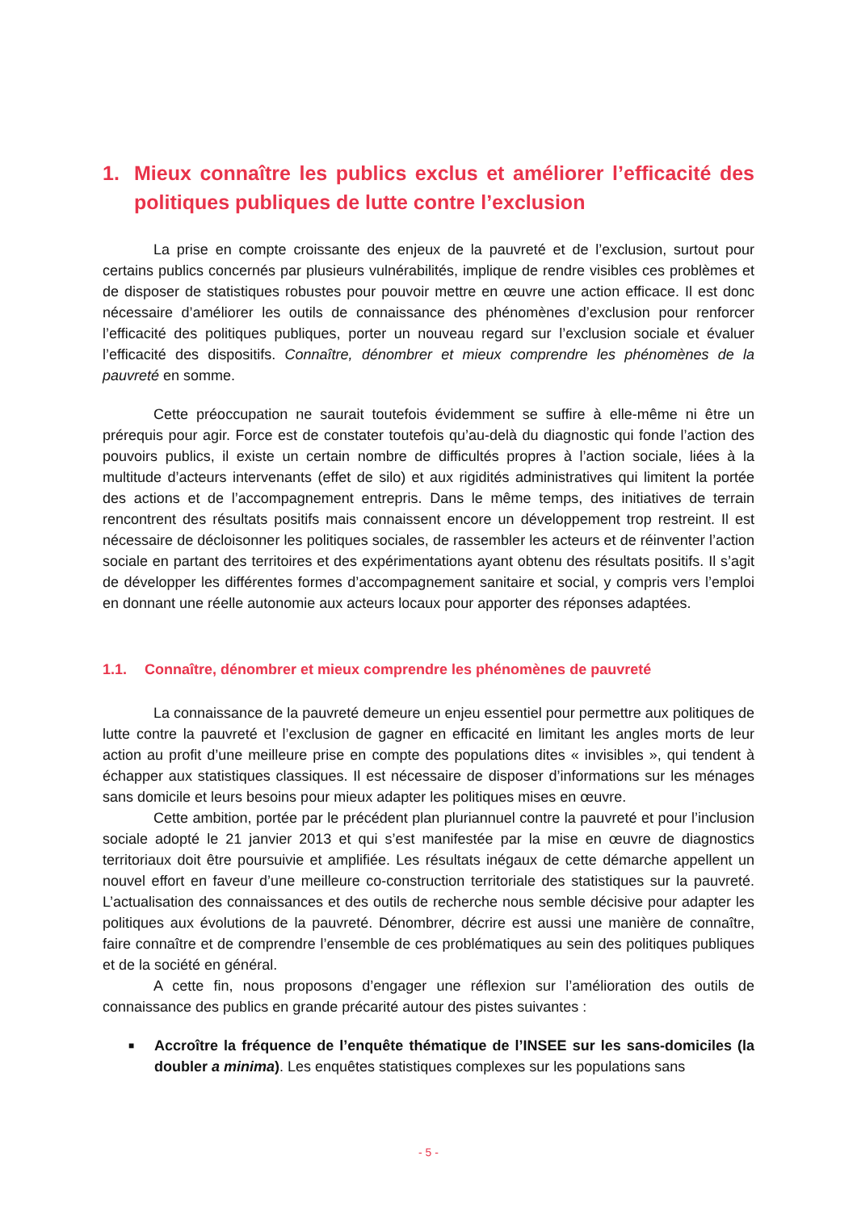1. Mieux connaître les publics exclus et améliorer l’efficacité des politiques publiques de lutte contre l’exclusion
La prise en compte croissante des enjeux de la pauvreté et de l’exclusion, surtout pour certains publics concernés par plusieurs vulnérabilités, implique de rendre visibles ces problèmes et de disposer de statistiques robustes pour pouvoir mettre en œuvre une action efficace. Il est donc nécessaire d’améliorer les outils de connaissance des phénomènes d’exclusion pour renforcer l’efficacité des politiques publiques, porter un nouveau regard sur l’exclusion sociale et évaluer l’efficacité des dispositifs. Connaître, dénombrer et mieux comprendre les phénomènes de la pauvreté en somme.
Cette préoccupation ne saurait toutefois évidemment se suffire à elle-même ni être un prérequis pour agir. Force est de constater toutefois qu’au-delà du diagnostic qui fonde l’action des pouvoirs publics, il existe un certain nombre de difficultés propres à l’action sociale, liées à la multitude d’acteurs intervenants (effet de silo) et aux rigidités administratives qui limitent la portée des actions et de l’accompagnement entrepris. Dans le même temps, des initiatives de terrain rencontrent des résultats positifs mais connaissent encore un développement trop restreint. Il est nécessaire de décloisonner les politiques sociales, de rassembler les acteurs et de réinventer l’action sociale en partant des territoires et des expérimentations ayant obtenu des résultats positifs. Il s’agit de développer les différentes formes d’accompagnement sanitaire et social, y compris vers l’emploi en donnant une réelle autonomie aux acteurs locaux pour apporter des réponses adaptées.
1.1. Connaître, dénombrer et mieux comprendre les phénomènes de pauvreté
La connaissance de la pauvreté demeure un enjeu essentiel pour permettre aux politiques de lutte contre la pauvreté et l’exclusion de gagner en efficacité en limitant les angles morts de leur action au profit d’une meilleure prise en compte des populations dites « invisibles », qui tendent à échapper aux statistiques classiques. Il est nécessaire de disposer d’informations sur les ménages sans domicile et leurs besoins pour mieux adapter les politiques mises en œuvre.
Cette ambition, portée par le précédent plan pluriannuel contre la pauvreté et pour l’inclusion sociale adopté le 21 janvier 2013 et qui s’est manifestée par la mise en œuvre de diagnostics territoriaux doit être poursuivie et amplifiée. Les résultats inégaux de cette démarche appellent un nouvel effort en faveur d’une meilleure co-construction territoriale des statistiques sur la pauvreté. L’actualisation des connaissances et des outils de recherche nous semble décisive pour adapter les politiques aux évolutions de la pauvreté. Dénombrer, décrire est aussi une manière de connaître, faire connaître et de comprendre l’ensemble de ces problématiques au sein des politiques publiques et de la société en général.
A cette fin, nous proposons d’engager une réflexion sur l’amélioration des outils de connaissance des publics en grande précarité autour des pistes suivantes :
■ Accroître la fréquence de l’enquête thématique de l’INSEE sur les sans-domiciles (la doubler a minima). Les enquêtes statistiques complexes sur les populations sans
- 5 -